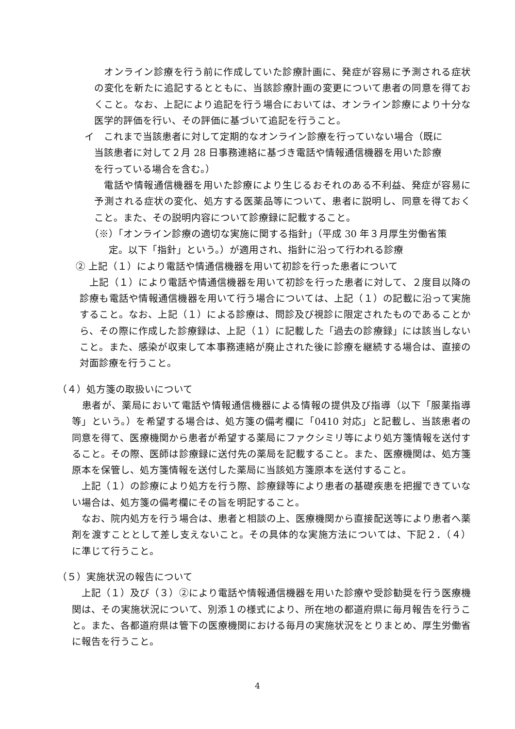オンライン診療を行う前に作成していた診療計画に、発症が容易に予測される症状の変化を新たに追記するとともに、当該診療計画の変更について患者の同意を得ておくこと。なお、上記により追記を行う場合においては、オンライン診療により十分な医学的評価を行い、その評価に基づいて追記を行うこと。
イ　これまで当該患者に対して定期的なオンライン診療を行っていない場合（既に
　当該患者に対して２月 28 日事務連絡に基づき電話や情報通信機器を用いた診療
　を行っている場合を含む。）
　電話や情報通信機器を用いた診療により生じるおそれのある不利益、発症が容易に予測される症状の変化、処方する医薬品等について、患者に説明し、同意を得ておくこと。また、その説明内容について診療録に記載すること。
（※）「オンライン診療の適切な実施に関する指針」（平成 30 年３月厚生労働省策
　　定。以下「指針」という。）が適用され、指針に沿って行われる診療
② 上記（１）により電話や情通信機器を用いて初診を行った患者について
　上記（１）により電話や情通信機器を用いて初診を行った患者に対して、２度目以降の診療も電話や情報通信機器を用いて行う場合については、上記（１）の記載に沿って実施すること。なお、上記（１）による診療は、問診及び視診に限定されたものであることから、その際に作成した診療録は、上記（１）に記載した「過去の診療録」には該当しないこと。また、感染が収束して本事務連絡が廃止された後に診療を継続する場合は、直接の対面診療を行うこと。
（４）処方箋の取扱いについて
　患者が、薬局において電話や情報通信機器による情報の提供及び指導（以下「服薬指導等」という。）を希望する場合は、処方箋の備考欄に「0410 対応」と記載し、当該患者の同意を得て、医療機関から患者が希望する薬局にファクシミリ等により処方箋情報を送付すること。その際、医師は診療録に送付先の薬局を記載すること。また、医療機関は、処方箋原本を保管し、処方箋情報を送付した薬局に当該処方箋原本を送付すること。
　上記（１）の診療により処方を行う際、診療録等により患者の基礎疾患を把握できていない場合は、処方箋の備考欄にその旨を明記すること。
　なお、院内処方を行う場合は、患者と相談の上、医療機関から直接配送等により患者へ薬剤を渡すこととして差し支えないこと。その具体的な実施方法については、下記２．（４）に準じて行うこと。
（５）実施状況の報告について
　上記（１）及び（３）②により電話や情報通信機器を用いた診療や受診勧奨を行う医療機関は、その実施状況について、別添１の様式により、所在地の都道府県に毎月報告を行うこと。また、各都道府県は管下の医療機関における毎月の実施状況をとりまとめ、厚生労働省に報告を行うこと。
4